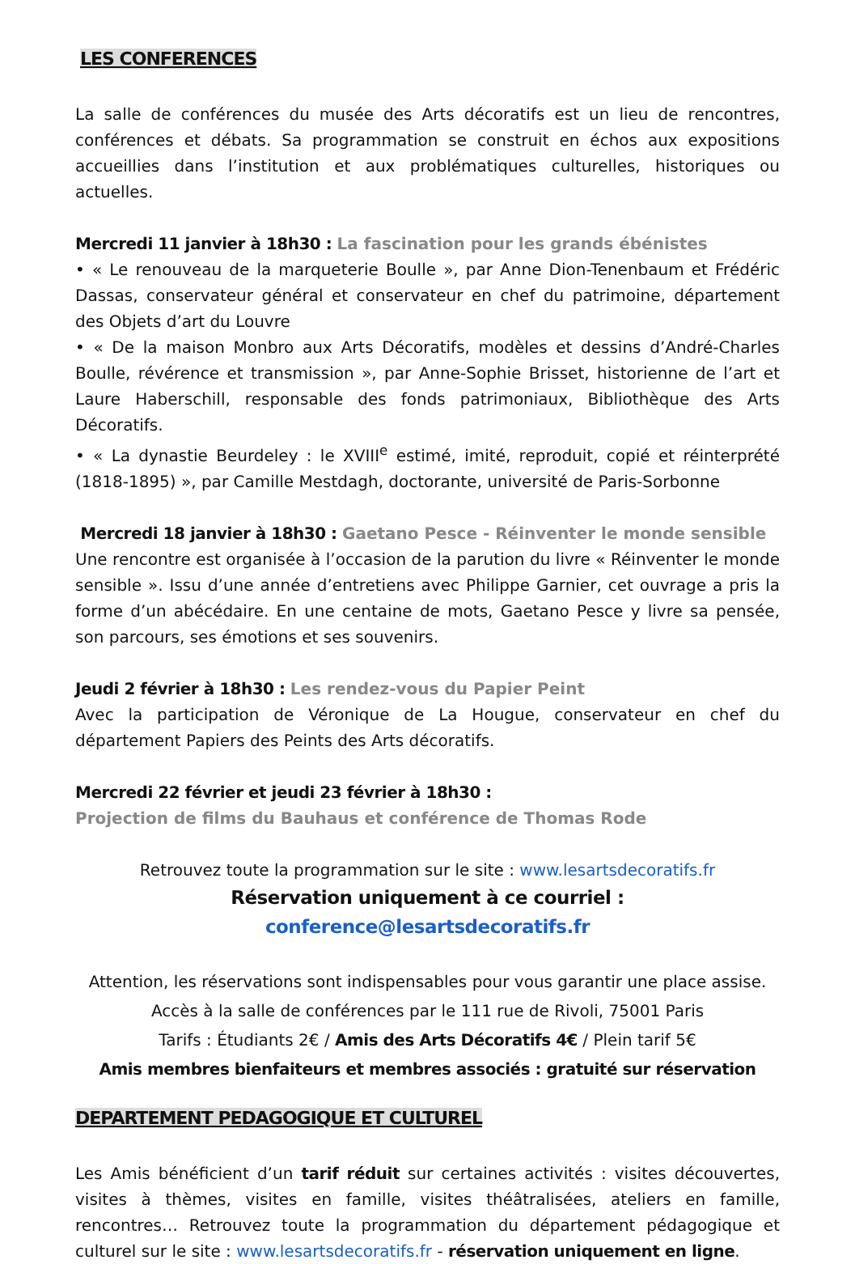LES CONFERENCES
La salle de conférences du musée des Arts décoratifs est un lieu de rencontres, conférences et débats. Sa programmation se construit en échos aux expositions accueillies dans l’institution et aux problématiques culturelles, historiques ou actuelles.
Mercredi 11 janvier à 18h30 : La fascination pour les grands ébénistes
• « Le renouveau de la marqueterie Boulle », par Anne Dion-Tenenbaum et Frédéric Dassas, conservateur général et conservateur en chef du patrimoine, département des Objets d’art du Louvre
• « De la maison Monbro aux Arts Décoratifs, modèles et dessins d’André-Charles Boulle, révérence et transmission », par Anne-Sophie Brisset, historienne de l’art et Laure Haberschill, responsable des fonds patrimoniaux, Bibliothèque des Arts Décoratifs.
• « La dynastie Beurdeley : le XVIII<sup>e</sup> estimé, imité, reproduit, copié et réinterprété (1818-1895) », par Camille Mestdagh, doctorante, université de Paris-Sorbonne
Mercredi 18 janvier à 18h30 : Gaetano Pesce - Réinventer le monde sensible
Une rencontre est organisée à l’occasion de la parution du livre « Réinventer le monde sensible ». Issu d’une année d’entretiens avec Philippe Garnier, cet ouvrage a pris la forme d’un abécédaire. En une centaine de mots, Gaetano Pesce y livre sa pensée, son parcours, ses émotions et ses souvenirs.
Jeudi 2 février à 18h30 : Les rendez-vous du Papier Peint
Avec la participation de Véronique de La Hougue, conservateur en chef du département Papiers des Peints des Arts décoratifs.
Mercredi 22 février et jeudi 23 février à 18h30 :
Projection de films du Bauhaus et conférence de Thomas Rode
Retrouvez toute la programmation sur le site : www.lesartsdecoratifs.fr
Réservation uniquement à ce courriel : conference@lesartsdecoratifs.fr
Attention, les réservations sont indispensables pour vous garantir une place assise.
Accès à la salle de conférences par le 111 rue de Rivoli, 75001 Paris
Tarifs : Étudiants 2€ / Amis des Arts Décoratifs 4€ / Plein tarif 5€
Amis membres bienfaiteurs et membres associés : gratuité sur réservation
DEPARTEMENT PEDAGOGIQUE ET CULTUREL
Les Amis bénéficient d’un tarif réduit sur certaines activités : visites découvertes, visites à thèmes, visites en famille, visites théâtralisées, ateliers en famille, rencontres… Retrouvez toute la programmation du département pédagogique et culturel sur le site : www.lesartsdecoratifs.fr - réservation uniquement en ligne.